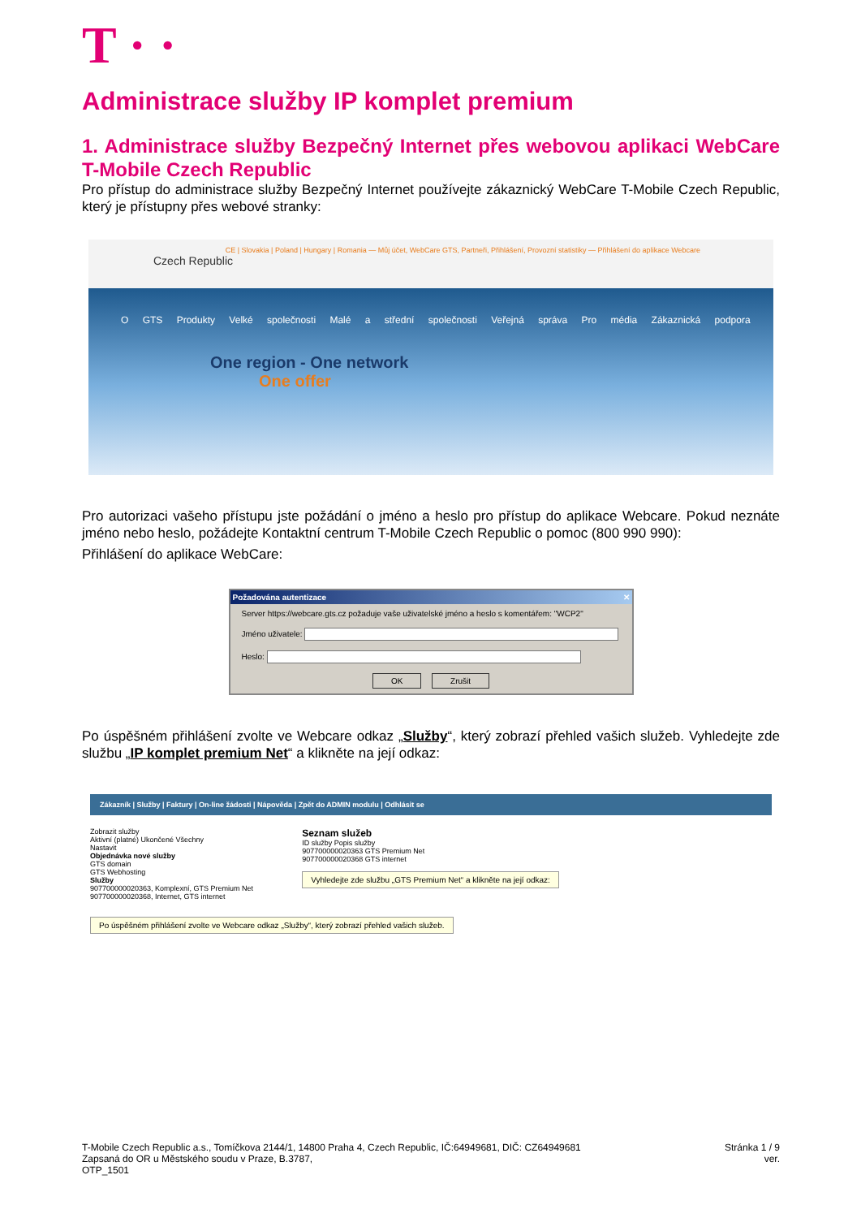T · ·
Administrace služby IP komplet premium
1. Administrace služby Bezpečný Internet přes webovou aplikaci WebCare T-Mobile Czech Republic
Pro přístup do administrace služby Bezpečný Internet používejte zákaznický WebCare T-Mobile Czech Republic, který je přístupny přes webové stranky:
Czech Republic
CE | Slovakia | Poland | Hungary | Romania — Můj účet, WebCare GTS, Partneři, Přihlášení, Provozní statistiky — Přihlášení do aplikace Webcare
O GTS Produkty Velké společnosti Malé a střední společnosti Veřejná správa Pro média Zákaznická podpora
One region - One network
One offer
Pro autorizaci vašeho přístupu jste požádání o jméno a heslo pro přístup do aplikace Webcare. Pokud neznáte jméno nebo heslo, požádejte Kontaktní centrum T-Mobile Czech Republic o pomoc (800 990 990):
Přihlášení do aplikace WebCare:
Požadována autentizace ✕
Server https://webcare.gts.cz požaduje vaše uživatelské jméno a heslo s komentářem: "WCP2"
Jméno uživatele:
Heslo:
OK Zrušit
Po úspěšném přihlášení zvolte ve Webcare odkaz „Služby“, který zobrazí přehled vašich služeb. Vyhledejte zde službu „IP komplet premium Net“ a klikněte na její odkaz:
Zákazník | Služby | Faktury | On-line žádosti | Nápověda | Zpět do ADMIN modulu | Odhlásit se
Zobrazit služby
Aktivní (platné) Ukončené Všechny
Nastavit
Objednávka nové služby
GTS domain
GTS Webhosting
Služby
907700000020363, Komplexní, GTS Premium Net
907700000020368, Internet, GTS internet
Seznam služeb
ID služby Popis služby
907700000020363 GTS Premium Net
907700000020368 GTS internet
Vyhledejte zde službu „GTS Premium Net“ a klikněte na její odkaz:
Po úspěšném přihlášení zvolte ve Webcare odkaz „Služby“, který zobrazí přehled vašich služeb.
T-Mobile Czech Republic a.s., Tomíčkova 2144/1, 14800 Praha 4, Czech Republic, IČ:64949681, DIČ: CZ64949681
Zapsaná do OR u Městského soudu v Praze, B.3787,
OTP_1501
Stránka 1 / 9
ver.